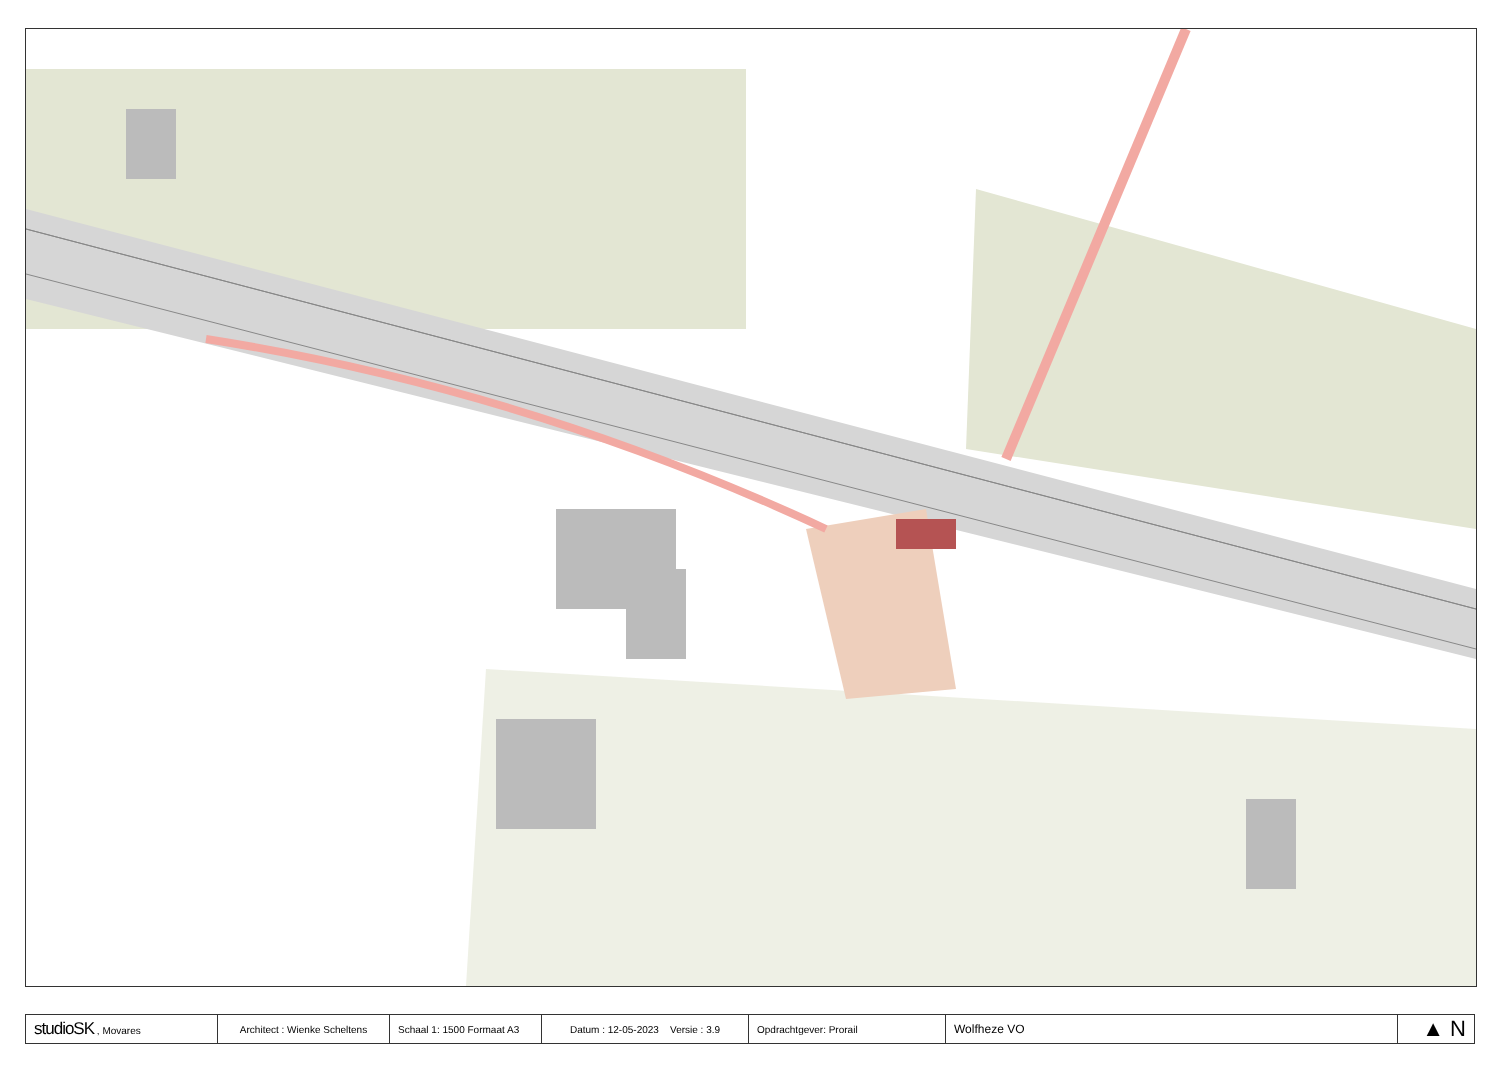| studioSK , Movares | Architect : Wienke Scheltens | Schaal 1: 1500 Formaat A3 | Datum : 12-05-2023 Versie : 3.9 | Opdrachtgever: Prorail | Wolfheze VO | ▲ N |